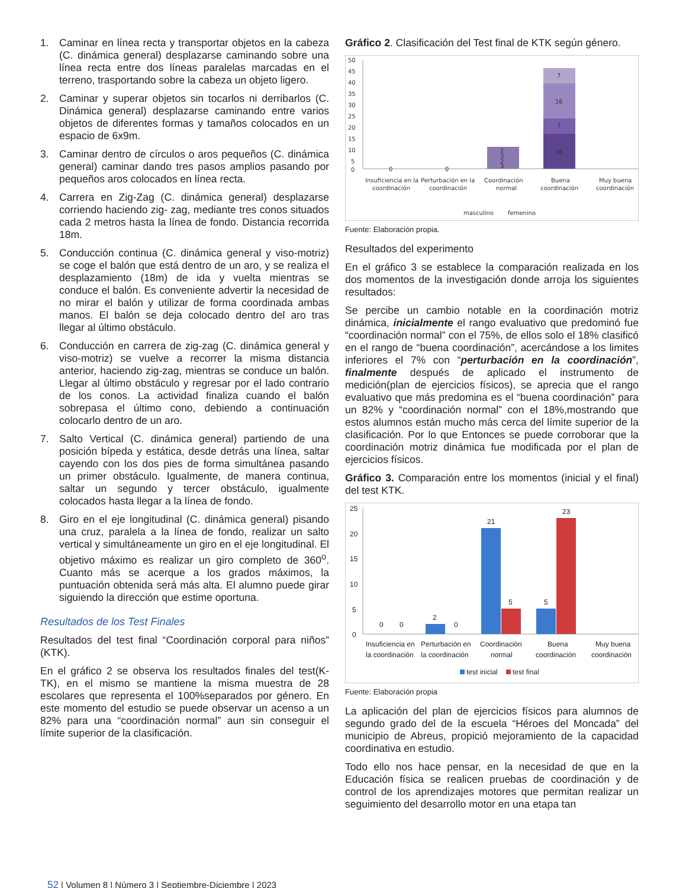1. Caminar en línea recta y transportar objetos en la cabeza (C. dinámica general) desplazarse caminando sobre una línea recta entre dos líneas paralelas marcadas en el terreno, trasportando sobre la cabeza un objeto ligero.
2. Caminar y superar objetos sin tocarlos ni derribarlos (C. Dinámica general) desplazarse caminando entre varios objetos de diferentes formas y tamaños colocados en un espacio de 6x9m.
3. Caminar dentro de círculos o aros pequeños (C. dinámica general) caminar dando tres pasos amplios pasando por pequeños aros colocados en línea recta.
4. Carrera en Zig-Zag (C. dinámica general) desplazarse corriendo haciendo zig- zag, mediante tres conos situados cada 2 metros hasta la línea de fondo. Distancia recorrida 18m.
5. Conducción continua (C. dinámica general y viso-motriz) se coge el balón que está dentro de un aro, y se realiza el desplazamiento (18m) de ida y vuelta mientras se conduce el balón. Es conveniente advertir la necesidad de no mirar el balón y utilizar de forma coordinada ambas manos. El balón se deja colocado dentro del aro tras llegar al último obstáculo.
6. Conducción en carrera de zig-zag (C. dinámica general y viso-motriz) se vuelve a recorrer la misma distancia anterior, haciendo zig-zag, mientras se conduce un balón. Llegar al último obstáculo y regresar por el lado contrario de los conos. La actividad finaliza cuando el balón sobrepasa el último cono, debiendo a continuación colocarlo dentro de un aro.
7. Salto Vertical (C. dinámica general) partiendo de una posición bípeda y estática, desde detrás una línea, saltar cayendo con los dos pies de forma simultánea pasando un primer obstáculo. Igualmente, de manera continua, saltar un segundo y tercer obstáculo, igualmente colocados hasta llegar a la línea de fondo.
8. Giro en el eje longitudinal (C. dinámica general) pisando una cruz, paralela a la línea de fondo, realizar un salto vertical y simultáneamente un giro en el eje longitudinal. El objetivo máximo es realizar un giro completo de 360<sup>o</sup>. Cuanto más se acerque a los grados máximos, la puntuación obtenida será más alta. El alumno puede girar siguiendo la dirección que estime oportuna.
Resultados de los Test Finales
Resultados del test final “Coordinación corporal para niños” (KTK).
En el gráfico 2 se observa los resultados finales del test(K-TK), en el mismo se mantiene la misma muestra de 28 escolares que representa el 100%separados por género. En este momento del estudio se puede observar un acenso a un 82% para una “coordinación normal” aun sin conseguir el límite superior de la clasificación.
Gráfico 2. Clasificación del Test final de KTK según género.
50
45
40
35
30
25
20
15
10
5
0
0
0
2
3
2
3
7
16
7
16
Insuficiencia en la
coordinación
Perturbación en la
coordinación
Coordinación
normal
Buena
coordinación
Muy buena
coordinación
masculino
femenino
Fuente: Elaboración propia.
Resultados del experimento
En el gráfico 3 se establece la comparación realizada en los dos momentos de la investigación donde arroja los siguientes resultados:
Se percibe un cambio notable en la coordinación motriz dinámica, inicialmente el rango evaluativo que predominó fue “coordinación normal” con el 75%, de ellos solo el 18% clasificó en el rango de “buena coordinación”, acercándose a los limites inferiores el 7% con “perturbación en la coordinación”, finalmente después de aplicado el instrumento de medición(plan de ejercicios físicos), se aprecia que el rango evaluativo que más predomina es el “buena coordinación” para un 82% y “coordinación normal” con el 18%,mostrando que estos alumnos están mucho más cerca del límite superior de la clasificación. Por lo que Entonces se puede corroborar que la coordinación motriz dinámica fue modificada por el plan de ejercicios físicos.
Gráfico 3. Comparación entre los momentos (inicial y el final) del test KTK.
25
20
15
10
5
0
0
0
2
0
21
5
5
23
Insuficiencia en
la coordinación
Perturbación en
la coordinación
Coordinación
normal
Buena
coordinación
Muy buena
coordinación
test inicial
test final
Fuente: Elaboración propia
La aplicación del plan de ejercicios físicos para alumnos de segundo grado del de la escuela “Héroes del Moncada” del municipio de Abreus, propició mejoramiento de la capacidad coordinativa en estudio.
Todo ello nos hace pensar, en la necesidad de que en la Educación física se realicen pruebas de coordinación y de control de los aprendizajes motores que permitan realizar un seguimiento del desarrollo motor en una etapa tan
52 | Volumen 8 | Número 3 | Septiembre-Diciembre | 2023